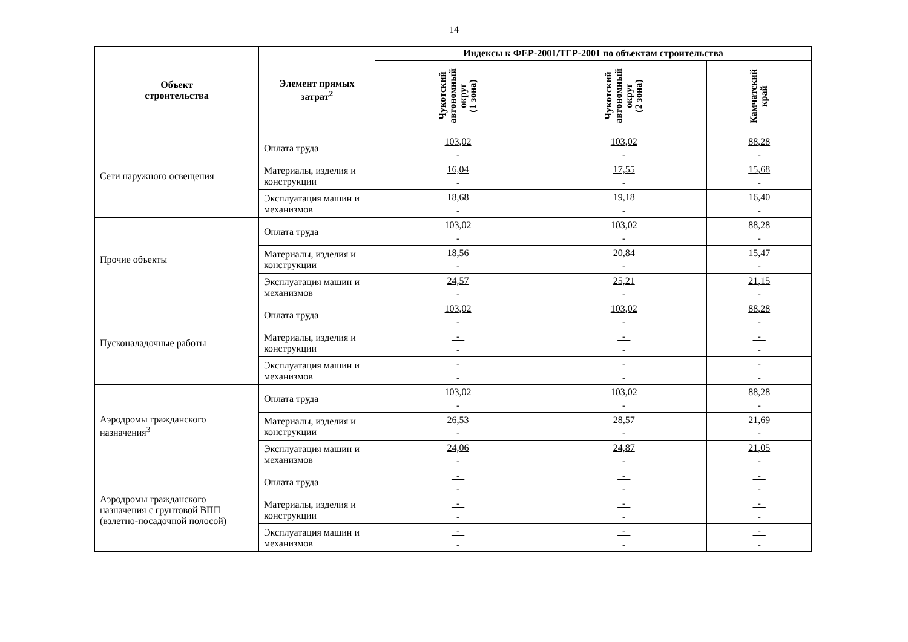14
| Объект строительства | Элемент прямых затрат<sup>2</sup> | Индексы к ФЕР-2001/ТЕР-2001 по объектам строительства | | |
| --- | --- | --- | --- | --- |
| | | Чукотский автономный округ (1 зона) | Чукотский автономный округ (2 зона) | Камчатский край |
| Сети наружного освещения | Оплата труда | 103,02 - | 103,02 - | 88,28 - |
| | Материалы, изделия и конструкции | 16,04 - | 17,55 - | 15,68 - |
| | Эксплуатация машин и механизмов | 18,68 - | 19,18 - | 16,40 - |
| Прочие объекты | Оплата труда | 103,02 - | 103,02 - | 88,28 - |
| | Материалы, изделия и конструкции | 18,56 - | 20,84 - | 15,47 - |
| | Эксплуатация машин и механизмов | 24,57 - | 25,21 - | 21,15 - |
| Пусконаладочные работы | Оплата труда | 103,02 - | 103,02 - | 88,28 - |
| | Материалы, изделия и конструкции | - - | - - | - - |
| | Эксплуатация машин и механизмов | - - | - - | - - |
| Аэродромы гражданского назначения<sup>3</sup> | Оплата труда | 103,02 - | 103,02 - | 88,28 - |
| | Материалы, изделия и конструкции | 26,53 - | 28,57 - | 21,69 - |
| | Эксплуатация машин и механизмов | 24,06 - | 24,87 - | 21,05 - |
| Аэродромы гражданского назначения с грунтовой ВПП (взлетно-посадочной полосой) | Оплата труда | - - | - - | - - |
| | Материалы, изделия и конструкции | - - | - - | - - |
| | Эксплуатация машин и механизмов | - - | - - | - - |